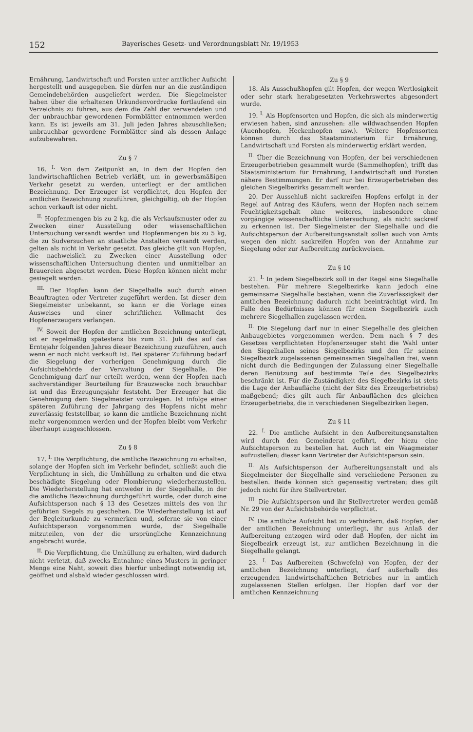152 Bayerisches Gesetz- und Verordnungsblatt Nr. 19/1953
Ernährung, Landwirtschaft und Forsten unter amtlicher Aufsicht hergestellt und ausgegeben. Sie dürfen nur an die zuständigen Gemeindebehörden ausgeliefert werden. Die Siegelmeister haben über die erhaltenen Urkundenvordrucke fortlaufend ein Verzeichnis zu führen, aus dem die Zahl der verwendeten und der unbrauchbar gewordenen Formblätter entnommen werden kann. Es ist jeweils am 31. Juli jeden Jahres abzuschließen; unbrauchbar gewordene Formblätter sind als dessen Anlage aufzubewahren.
Zu § 7
16. <sup>I.</sup> Von dem Zeitpunkt an, in dem der Hopfen den landwirtschaftlichen Betrieb verläßt, um in gewerbsmäßigen Verkehr gesetzt zu werden, unterliegt er der amtlichen Bezeichnung. Der Erzeuger ist verpflichtet, den Hopfen der amtlichen Bezeichnung zuzuführen, gleichgültig, ob der Hopfen schon verkauft ist oder nicht.
<sup>II.</sup> Hopfenmengen bis zu 2 kg, die als Verkaufsmuster oder zu Zwecken einer Ausstellung oder wissenschaftlichen Untersuchung versandt werden und Hopfenmengen bis zu 5 kg, die zu Sudversuchen an staatliche Anstalten versandt werden, gelten als nicht in Verkehr gesetzt. Das gleiche gilt von Hopfen, die nachweislich zu Zwecken einer Ausstellung oder wissenschaftlichen Untersuchung dienten und unmittelbar an Brauereien abgesetzt werden. Diese Hopfen können nicht mehr gesiegelt werden.
<sup>III.</sup> Der Hopfen kann der Siegelhalle auch durch einen Beauftragten oder Vertreter zugeführt werden. Ist dieser dem Siegelmeister unbekannt, so kann er die Vorlage eines Ausweises und einer schriftlichen Vollmacht des Hopfenerzeugers verlangen.
<sup>IV.</sup> Soweit der Hopfen der amtlichen Bezeichnung unterliegt, ist er regelmäßig spätestens bis zum 31. Juli des auf das Erntejahr folgenden Jahres dieser Bezeichnung zuzuführen, auch wenn er noch nicht verkauft ist. Bei späterer Zuführung bedarf die Siegelung der vorherigen Genehmigung durch die Aufsichtsbehörde der Verwaltung der Siegelhalle. Die Genehmigung darf nur erteilt werden, wenn der Hopfen nach sachverständiger Beurteilung für Brauzwecke noch brauchbar ist und das Erzeugungsjahr feststeht. Der Erzeuger hat die Genehmigung dem Siegelmeister vorzulegen. Ist infolge einer späteren Zuführung der Jahrgang des Hopfens nicht mehr zuverlässig feststellbar, so kann die amtliche Bezeichnung nicht mehr vorgenommen werden und der Hopfen bleibt vom Verkehr überhaupt ausgeschlossen.
Zu § 8
17. <sup>I.</sup> Die Verpflichtung, die amtliche Bezeichnung zu erhalten, solange der Hopfen sich im Verkehr befindet, schließt auch die Verpflichtung in sich, die Umhüllung zu erhalten und die etwa beschädigte Siegelung oder Plombierung wiederherzustellen. Die Wiederherstellung hat entweder in der Siegelhalle, in der die amtliche Bezeichnung durchgeführt wurde, oder durch eine Aufsichtsperson nach § 13 des Gesetzes mittels des von ihr geführten Siegels zu geschehen. Die Wiederherstellung ist auf der Begleiturkunde zu vermerken und, soferne sie von einer Aufsichtsperson vorgenommen wurde, der Siegelhalle mitzuteilen, von der die ursprüngliche Kennzeichnung angebracht wurde.
<sup>II.</sup> Die Verpflichtung, die Umhüllung zu erhalten, wird dadurch nicht verletzt, daß zwecks Entnahme eines Musters in geringer Menge eine Naht, soweit dies hierfür unbedingt notwendig ist, geöffnet und alsbald wieder geschlossen wird.
Zu § 9
18. Als Ausschußhopfen gilt Hopfen, der wegen Wertlosigkeit oder sehr stark herabgesetzten Verkehrswertes abgesondert wurde.
19. <sup>I.</sup> Als Hopfensorten und Hopfen, die sich als minderwertig erwiesen haben, sind anzusehen: alle wildwachsenden Hopfen (Auenhopfen, Heckenhopfen usw.). Weitere Hopfensorten können durch das Staatsministerium für Ernährung, Landwirtschaft und Forsten als minderwertig erklärt werden.
<sup>II.</sup> Über die Bezeichnung von Hopfen, der bei verschiedenen Erzeugerbetrieben gesammelt wurde (Sammelhopfen), trifft das Staatsministerium für Ernährung, Landwirtschaft und Forsten nähere Bestimmungen. Er darf nur bei Erzeugerbetrieben des gleichen Siegelbezirks gesammelt werden.
20. Der Ausschluß nicht sackreifen Hopfens erfolgt in der Regel auf Antrag des Käufers, wenn der Hopfen nach seinem Feuchtigkeitsgehalt ohne weiteres, insbesondere ohne vorgängige wissenschaftliche Untersuchung, als nicht sackreif zu erkennen ist. Der Siegelmeister der Siegelhalle und die Aufsichtsperson der Aufbereitungsanstalt sollen auch von Amts wegen den nicht sackreifen Hopfen von der Annahme zur Siegelung oder zur Aufbereitung zurückweisen.
Zu § 10
21. <sup>I.</sup> In jedem Siegelbezirk soll in der Regel eine Siegelhalle bestehen. Für mehrere Siegelbezirke kann jedoch eine gemeinsame Siegelhalle bestehen, wenn die Zuverlässigkeit der amtlichen Bezeichnung dadurch nicht beeinträchtigt wird. Im Falle des Bedürfnisses können für einen Siegelbezirk auch mehrere Siegelhallen zugelassen werden.
<sup>II.</sup> Die Siegelung darf nur in einer Siegelhalle des gleichen Anbaugebietes vorgenommen werden. Dem nach § 7 des Gesetzes verpflichteten Hopfenerzeuger steht die Wahl unter den Siegelhallen seines Siegelbezirks und den für seinen Siegelbezirk zugelassenen gemeinsamen Siegelhallen frei, wenn nicht durch die Bedingungen der Zulassung einer Siegelhalle deren Benützung auf bestimmte Teile des Siegelbezirks beschränkt ist. Für die Zuständigkeit des Siegelbezirks ist stets die Lage der Anbaufläche (nicht der Sitz des Erzeugerbetriebs) maßgebend; dies gilt auch für Anbauflächen des gleichen Erzeugerbetriebs, die in verschiedenen Siegelbezirken liegen.
Zu § 11
22. <sup>I.</sup> Die amtliche Aufsicht in den Aufbereitungsanstalten wird durch den Gemeinderat geführt, der hiezu eine Aufsichtsperson zu bestellen hat. Auch ist ein Waagmeister aufzustellen; dieser kann Vertreter der Aufsichtsperson sein.
<sup>II.</sup> Als Aufsichtsperson der Aufbereitungsanstalt und als Siegelmeister der Siegelhalle sind verschiedene Personen zu bestellen. Beide können sich gegenseitig vertreten; dies gilt jedoch nicht für ihre Stellvertreter.
<sup>III.</sup> Die Aufsichtsperson und ihr Stellvertreter werden gemäß Nr. 29 von der Aufsichtsbehörde verpflichtet.
<sup>IV.</sup> Die amtliche Aufsicht hat zu verhindern, daß Hopfen, der der amtlichen Bezeichnung unterliegt, ihr aus Anlaß der Aufbereitung entzogen wird oder daß Hopfen, der nicht im Siegelbezirk erzeugt ist, zur amtlichen Bezeichnung in die Siegelhalle gelangt.
23. <sup>I.</sup> Das Aufbereiten (Schwefeln) von Hopfen, der der amtlichen Bezeichnung unterliegt, darf außerhalb des erzeugenden landwirtschaftlichen Betriebes nur in amtlich zugelassenen Stellen erfolgen. Der Hopfen darf vor der amtlichen Kennzeichnung